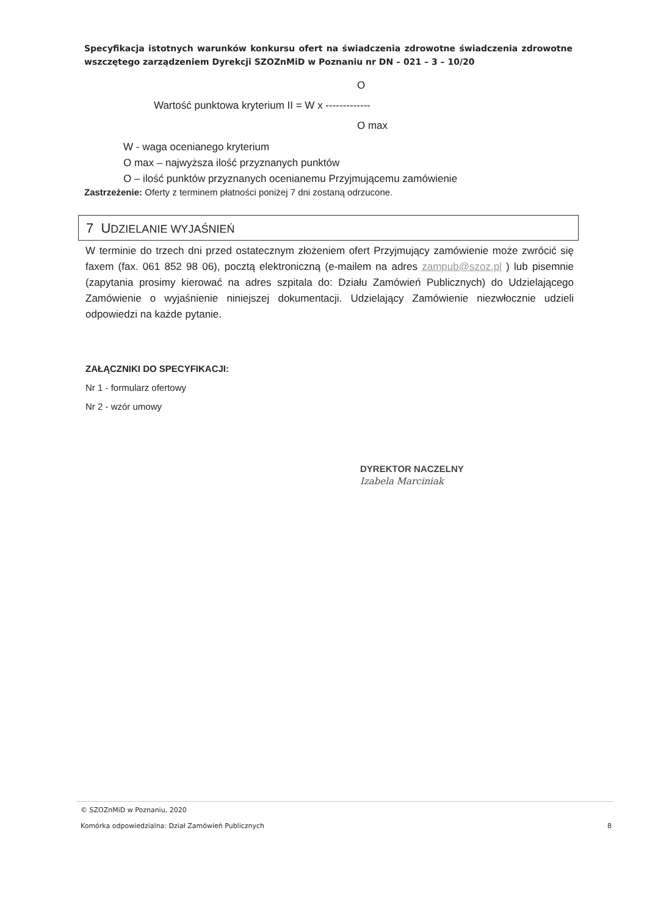Specyfikacja istotnych warunków konkursu ofert na świadczenia zdrowotne świadczenia zdrowotne wszczętego zarządzeniem Dyrekcji SZOZnMiD w Poznaniu nr DN – 021 – 3 – 10/20
O
Wartość punktowa kryterium II = W x -------------
O max
W - waga ocenianego kryterium
O max – najwyższa ilość przyznanych punktów
O – ilość punktów przyznanych ocenianemu Przyjmującemu zamówienie
Zastrzeżenie: Oferty z terminem płatności poniżej 7 dni zostaną odrzucone.
7 UDZIELANIE WYJAŚNIEŃ
W terminie do trzech dni przed ostatecznym złożeniem ofert Przyjmujący zamówienie może zwrócić się faxem (fax. 061 852 98 06), pocztą elektroniczną (e-mailem na adres zampub@szoz.pl ) lub pisemnie (zapytania prosimy kierować na adres szpitala do: Działu Zamówień Publicznych) do Udzielającego Zamówienie o wyjaśnienie niniejszej dokumentacji. Udzielający Zamówienie niezwłocznie udzieli odpowiedzi na każde pytanie.
ZAŁĄCZNIKI DO SPECYFIKACJI:
Nr 1 - formularz ofertowy
Nr 2 - wzór umowy
DYREKTOR NACZELNY
Izabela Marciniak
© SZOZnMiD w Poznaniu, 2020
Komórka odpowiedzialna: Dział Zamówień Publicznych 8